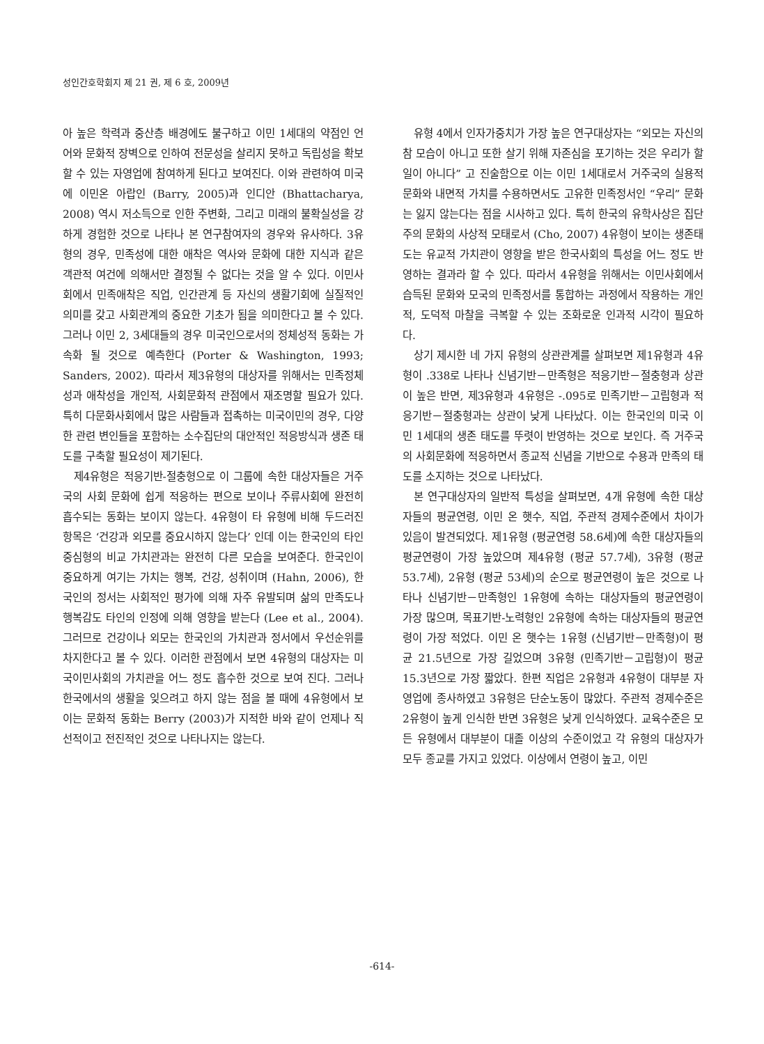성인간호학회지 제 21 권, 제 6 호, 2009년
아 높은 학력과 중산층 배경에도 불구하고 이민 1세대의 약점인 언어와 문화적 장벽으로 인하여 전문성을 살리지 못하고 독립성을 확보할 수 있는 자영업에 참여하게 된다고 보여진다. 이와 관련하여 미국에 이민온 아랍인 (Barry, 2005)과 인디안 (Bhattacharya, 2008) 역시 저소득으로 인한 주변화, 그리고 미래의 불확실성을 강하게 경험한 것으로 나타나 본 연구참여자의 경우와 유사하다. 3유형의 경우, 민족성에 대한 애착은 역사와 문화에 대한 지식과 같은 객관적 여건에 의해서만 결정될 수 없다는 것을 알 수 있다. 이민사회에서 민족애착은 직업, 인간관계 등 자신의 생활기회에 실질적인 의미를 갖고 사회관계의 중요한 기초가 됨을 의미한다고 볼 수 있다. 그러나 이민 2, 3세대들의 경우 미국인으로서의 정체성적 동화는 가속화 될 것으로 예측한다 (Porter & Washington, 1993; Sanders, 2002). 따라서 제3유형의 대상자를 위해서는 민족정체성과 애착성을 개인적, 사회문화적 관점에서 재조명할 필요가 있다. 특히 다문화사회에서 많은 사람들과 접촉하는 미국이민의 경우, 다양한 관련 변인들을 포함하는 소수집단의 대안적인 적응방식과 생존 태도를 구축할 필요성이 제기된다.
제4유형은 적응기반-절충형으로 이 그룹에 속한 대상자들은 거주국의 사회 문화에 쉽게 적응하는 편으로 보이나 주류사회에 완전히 흡수되는 동화는 보이지 않는다. 4유형이 타 유형에 비해 두드러진 항목은 ‘건강과 외모를 중요시하지 않는다’ 인데 이는 한국인의 타인중심형의 비교 가치관과는 완전히 다른 모습을 보여준다. 한국인이 중요하게 여기는 가치는 행복, 건강, 성취이며 (Hahn, 2006), 한국인의 정서는 사회적인 평가에 의해 자주 유발되며 삶의 만족도나 행복감도 타인의 인정에 의해 영향을 받는다 (Lee et al., 2004). 그러므로 건강이나 외모는 한국인의 가치관과 정서에서 우선순위를 차지한다고 볼 수 있다. 이러한 관점에서 보면 4유형의 대상자는 미국이민사회의 가치관을 어느 정도 흡수한 것으로 보여 진다. 그러나 한국에서의 생활을 잊으려고 하지 않는 점을 볼 때에 4유형에서 보이는 문화적 동화는 Berry (2003)가 지적한 바와 같이 언제나 직선적이고 전진적인 것으로 나타나지는 않는다.
유형 4에서 인자가중치가 가장 높은 연구대상자는 “외모는 자신의 참 모습이 아니고 또한 살기 위해 자존심을 포기하는 것은 우리가 할 일이 아니다” 고 진술함으로 이는 이민 1세대로서 거주국의 실용적 문화와 내면적 가치를 수용하면서도 고유한 민족정서인 “우리” 문화는 잃지 않는다는 점을 시사하고 있다. 특히 한국의 유학사상은 집단주의 문화의 사상적 모태로서 (Cho, 2007) 4유형이 보이는 생존태도는 유교적 가치관이 영향을 받은 한국사회의 특성을 어느 정도 반영하는 결과라 할 수 있다. 따라서 4유형을 위해서는 이민사회에서 습득된 문화와 모국의 민족정서를 통합하는 과정에서 작용하는 개인적, 도덕적 마찰을 극복할 수 있는 조화로운 인과적 시각이 필요하다.
상기 제시한 네 가지 유형의 상관관계를 살펴보면 제1유형과 4유형이 .338로 나타나 신념기반－만족형은 적응기반－절충형과 상관이 높은 반면, 제3유형과 4유형은 -.095로 민족기반－고립형과 적응기반－절충형과는 상관이 낮게 나타났다. 이는 한국인의 미국 이민 1세대의 생존 태도를 뚜렷이 반영하는 것으로 보인다. 즉 거주국의 사회문화에 적응하면서 종교적 신념을 기반으로 수용과 만족의 태도를 소지하는 것으로 나타났다.
본 연구대상자의 일반적 특성을 살펴보면, 4개 유형에 속한 대상자들의 평균연령, 이민 온 햇수, 직업, 주관적 경제수준에서 차이가 있음이 발견되었다. 제1유형 (평균연령 58.6세)에 속한 대상자들의 평균연령이 가장 높았으며 제4유형 (평균 57.7세), 3유형 (평균 53.7세), 2유형 (평균 53세)의 순으로 평균연령이 높은 것으로 나타나 신념기반－만족형인 1유형에 속하는 대상자들의 평균연령이 가장 많으며, 목표기반-노력형인 2유형에 속하는 대상자들의 평균연령이 가장 적었다. 이민 온 햇수는 1유형 (신념기반－만족형)이 평균 21.5년으로 가장 길었으며 3유형 (민족기반－고립형)이 평균 15.3년으로 가장 짧았다. 한편 직업은 2유형과 4유형이 대부분 자영업에 종사하였고 3유형은 단순노동이 많았다. 주관적 경제수준은 2유형이 높게 인식한 반면 3유형은 낮게 인식하였다. 교육수준은 모든 유형에서 대부분이 대졸 이상의 수준이었고 각 유형의 대상자가 모두 종교를 가지고 있었다. 이상에서 연령이 높고, 이민
-614-